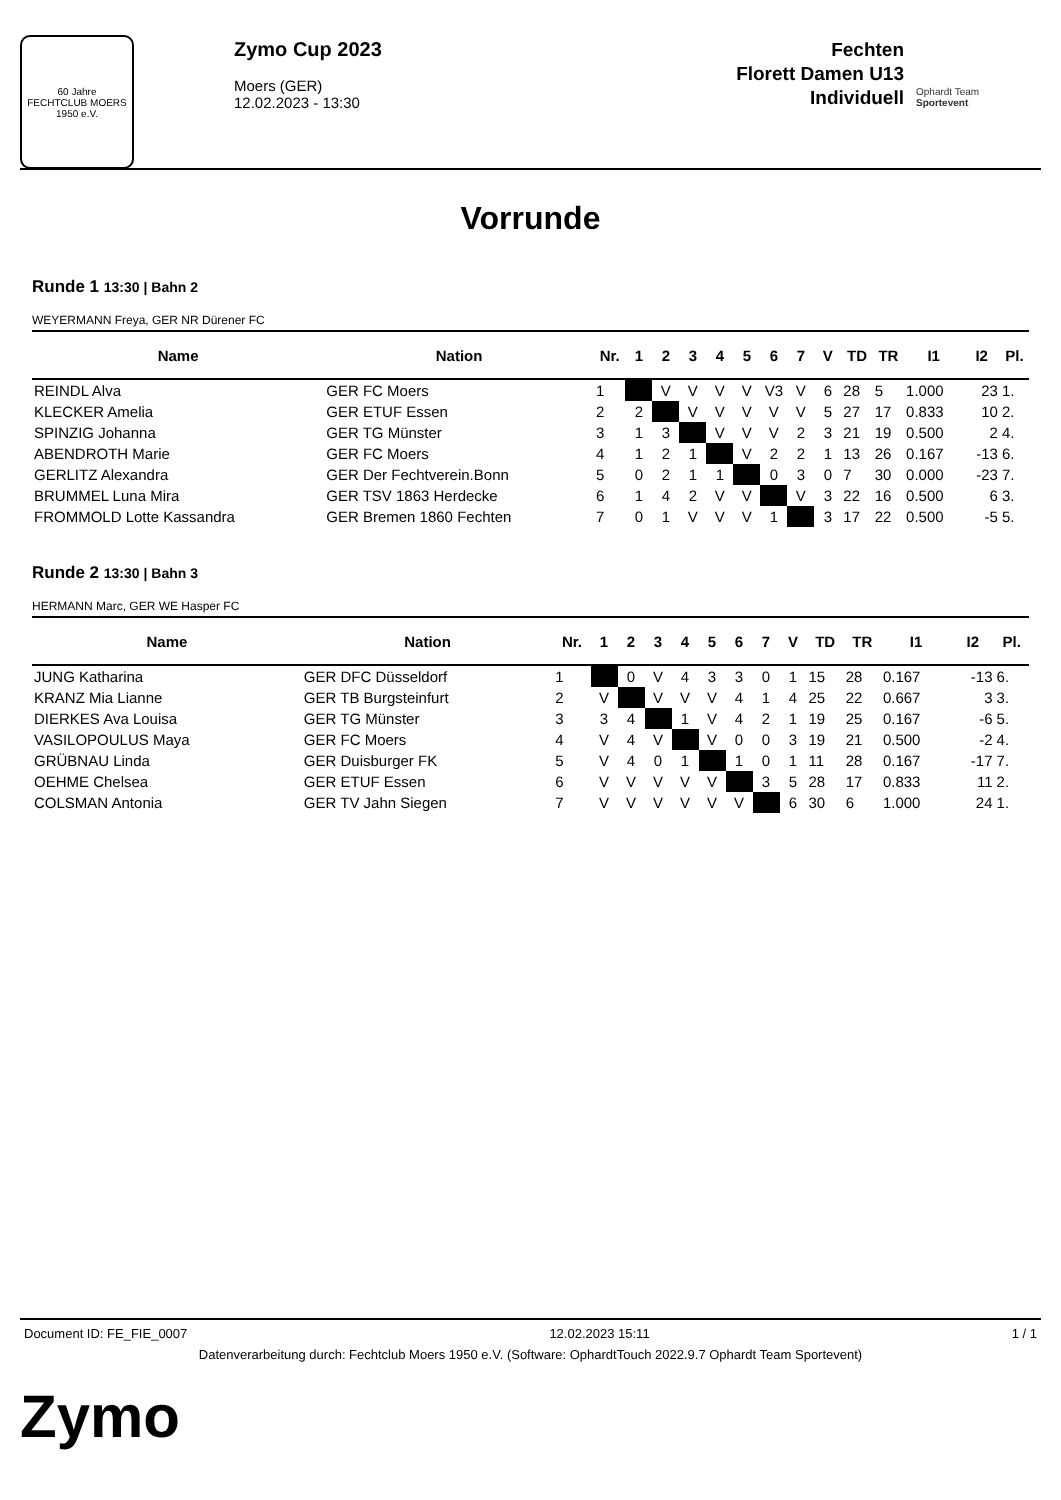60 Jahre
FECHTCLUB MOERS 1950 e.V.
Zymo Cup 2023
Moers (GER)
12.02.2023 - 13:30
Fechten
Florett Damen U13
Individuell
Ophardt Team
Sportevent
Vorrunde
Runde 1 13:30 | Bahn 2
WEYERMANN Freya, GER NR Dürener FC
| Name | Nation | Nr. | 1 | 2 | 3 | 4 | 5 | 6 | 7 | V | TD | TR | I1 | I2 | Pl. |
| --- | --- | --- | --- | --- | --- | --- | --- | --- | --- | --- | --- | --- | --- | --- | --- |
| REINDL Alva | GER FC Moers | 1 | | V | V | V | V | V3 | V | 6 | 28 | 5 | 1.000 | 23 | 1. |
| KLECKER Amelia | GER ETUF Essen | 2 | 2 | | V | V | V | V | V | 5 | 27 | 17 | 0.833 | 10 | 2. |
| SPINZIG Johanna | GER TG Münster | 3 | 1 | 3 | | V | V | V | 2 | 3 | 21 | 19 | 0.500 | 2 | 4. |
| ABENDROTH Marie | GER FC Moers | 4 | 1 | 2 | 1 | | V | 2 | 2 | 1 | 13 | 26 | 0.167 | -13 | 6. |
| GERLITZ Alexandra | GER Der Fechtverein.Bonn | 5 | 0 | 2 | 1 | 1 | | 0 | 3 | 0 | 7 | 30 | 0.000 | -23 | 7. |
| BRUMMEL Luna Mira | GER TSV 1863 Herdecke | 6 | 1 | 4 | 2 | V | V | | V | 3 | 22 | 16 | 0.500 | 6 | 3. |
| FROMMOLD Lotte Kassandra | GER Bremen 1860 Fechten | 7 | 0 | 1 | V | V | V | 1 | | 3 | 17 | 22 | 0.500 | -5 | 5. |
Runde 2 13:30 | Bahn 3
HERMANN Marc, GER WE Hasper FC
| Name | Nation | Nr. | 1 | 2 | 3 | 4 | 5 | 6 | 7 | V | TD | TR | I1 | I2 | Pl. |
| --- | --- | --- | --- | --- | --- | --- | --- | --- | --- | --- | --- | --- | --- | --- | --- |
| JUNG Katharina | GER DFC Düsseldorf | 1 | | 0 | V | 4 | 3 | 3 | 0 | 1 | 15 | 28 | 0.167 | -13 | 6. |
| KRANZ Mia Lianne | GER TB Burgsteinfurt | 2 | V | | V | V | V | 4 | 1 | 4 | 25 | 22 | 0.667 | 3 | 3. |
| DIERKES Ava Louisa | GER TG Münster | 3 | 3 | 4 | | 1 | V | 4 | 2 | 1 | 19 | 25 | 0.167 | -6 | 5. |
| VASILOPOULUS Maya | GER FC Moers | 4 | V | 4 | V | | V | 0 | 0 | 3 | 19 | 21 | 0.500 | -2 | 4. |
| GRÜBNAU Linda | GER Duisburger FK | 5 | V | 4 | 0 | 1 | | 1 | 0 | 1 | 11 | 28 | 0.167 | -17 | 7. |
| OEHME Chelsea | GER ETUF Essen | 6 | V | V | V | V | V | | 3 | 5 | 28 | 17 | 0.833 | 11 | 2. |
| COLSMAN Antonia | GER TV Jahn Siegen | 7 | V | V | V | V | V | V | | 6 | 30 | 6 | 1.000 | 24 | 1. |
Document ID: FE_FIE_0007 12.02.2023 15:11 1 / 1
Datenverarbeitung durch: Fechtclub Moers 1950 e.V. (Software: OphardtTouch 2022.9.7 Ophardt Team Sportevent)
Zymo